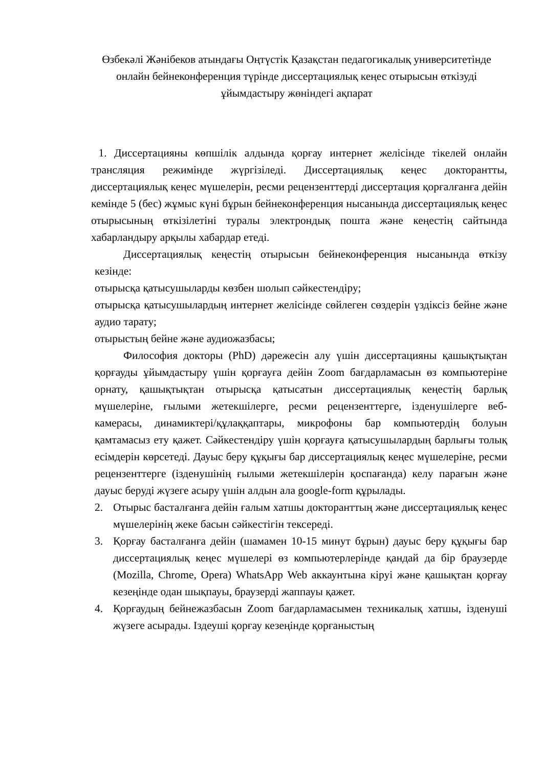Өзбекәлі Жәнібеков атындағы Оңтүстік Қазақстан педагогикалық университетінде онлайн бейнеконференция түрінде диссертациялық кеңес отырысын өткізуді ұйымдастыру жөніндегі ақпарат
1. Диссертацияны көпшілік алдында қорғау интернет желісінде тікелей онлайн трансляция режимінде жүргізіледі. Диссертациялық кеңес докторантты, диссертациялық кеңес мүшелерін, ресми рецензенттерді диссертация қорғалғанға дейін кемінде 5 (бес) жұмыс күні бұрын бейнеконференция нысанында диссертациялық кеңес отырысының өткізілетіні туралы электрондық пошта және кеңестің сайтында хабарландыру арқылы хабардар етеді.
Диссертациялық кеңестің отырысын бейнеконференция нысанында өткізу кезінде:
отырысқа қатысушыларды көзбен шолып сәйкестендіру;
отырысқа қатысушылардың интернет желісінде сөйлеген сөздерін үздіксіз бейне және аудио тарату;
отырыстың бейне және аудиожазбасы;
Философия докторы (PhD) дәрежесін алу үшін диссертацияны қашықтықтан қорғауды ұйымдастыру үшін қорғауға дейін Zoom бағдарламасын өз компьютеріне орнату, қашықтықтан отырысқа қатысатын диссертациялық кеңестің барлық мүшелеріне, ғылыми жетекшілерге, ресми рецензенттерге, ізденушілерге веб-камерасы, динамиктері/құлаққаптары, микрофоны бар компьютердің болуын қамтамасыз ету қажет. Сәйкестендіру үшін қорғауға қатысушылардың барлығы толық есімдерін көрсетеді. Дауыс беру құқығы бар диссертациялық кеңес мүшелеріне, ресми рецензенттерге (ізденушінің ғылыми жетекшілерін қоспағанда) келу парағын және дауыс беруді жүзеге асыру үшін алдын ала google-form құрылады.
2. Отырыс басталғанға дейін ғалым хатшы докторанттың және диссертациялық кеңес мүшелерінің жеке басын сәйкестігін тексереді.
3. Қорғау басталғанға дейін (шамамен 10-15 минут бұрын) дауыс беру құқығы бар диссертациялық кеңес мүшелері өз компьютерлерінде қандай да бір браузерде (Mozilla, Chrome, Opera) WhatsApp Web аккаунтына кіруі және қашықтан қорғау кезеңінде одан шықпауы, браузерді жаппауы қажет.
4. Қорғаудың бейнежазбасын Zoom бағдарламасымен техникалық хатшы, ізденуші жүзеге асырады. Іздеуші қорғау кезеңінде қорғаныстың